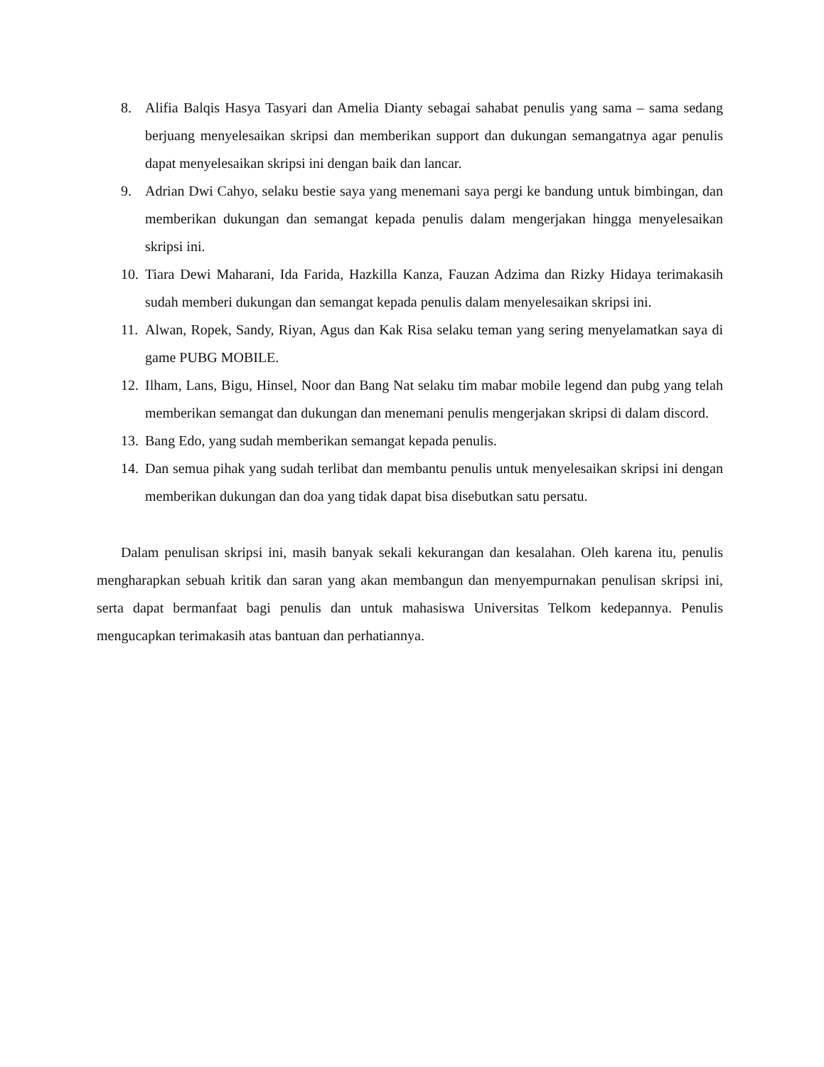8. Alifia Balqis Hasya Tasyari dan Amelia Dianty sebagai sahabat penulis yang sama – sama sedang berjuang menyelesaikan skripsi dan memberikan support dan dukungan semangatnya agar penulis dapat menyelesaikan skripsi ini dengan baik dan lancar.
9. Adrian Dwi Cahyo, selaku bestie saya yang menemani saya pergi ke bandung untuk bimbingan, dan memberikan dukungan dan semangat kepada penulis dalam mengerjakan hingga menyelesaikan skripsi ini.
10. Tiara Dewi Maharani, Ida Farida, Hazkilla Kanza, Fauzan Adzima dan Rizky Hidaya terimakasih sudah memberi dukungan dan semangat kepada penulis dalam menyelesaikan skripsi ini.
11. Alwan, Ropek, Sandy, Riyan, Agus dan Kak Risa selaku teman yang sering menyelamatkan saya di game PUBG MOBILE.
12. Ilham, Lans, Bigu, Hinsel, Noor dan Bang Nat selaku tim mabar mobile legend dan pubg yang telah memberikan semangat dan dukungan dan menemani penulis mengerjakan skripsi di dalam discord.
13. Bang Edo, yang sudah memberikan semangat kepada penulis.
14. Dan semua pihak yang sudah terlibat dan membantu penulis untuk menyelesaikan skripsi ini dengan memberikan dukungan dan doa yang tidak dapat bisa disebutkan satu persatu.
Dalam penulisan skripsi ini, masih banyak sekali kekurangan dan kesalahan. Oleh karena itu, penulis mengharapkan sebuah kritik dan saran yang akan membangun dan menyempurnakan penulisan skripsi ini, serta dapat bermanfaat bagi penulis dan untuk mahasiswa Universitas Telkom kedepannya. Penulis mengucapkan terimakasih atas bantuan dan perhatiannya.